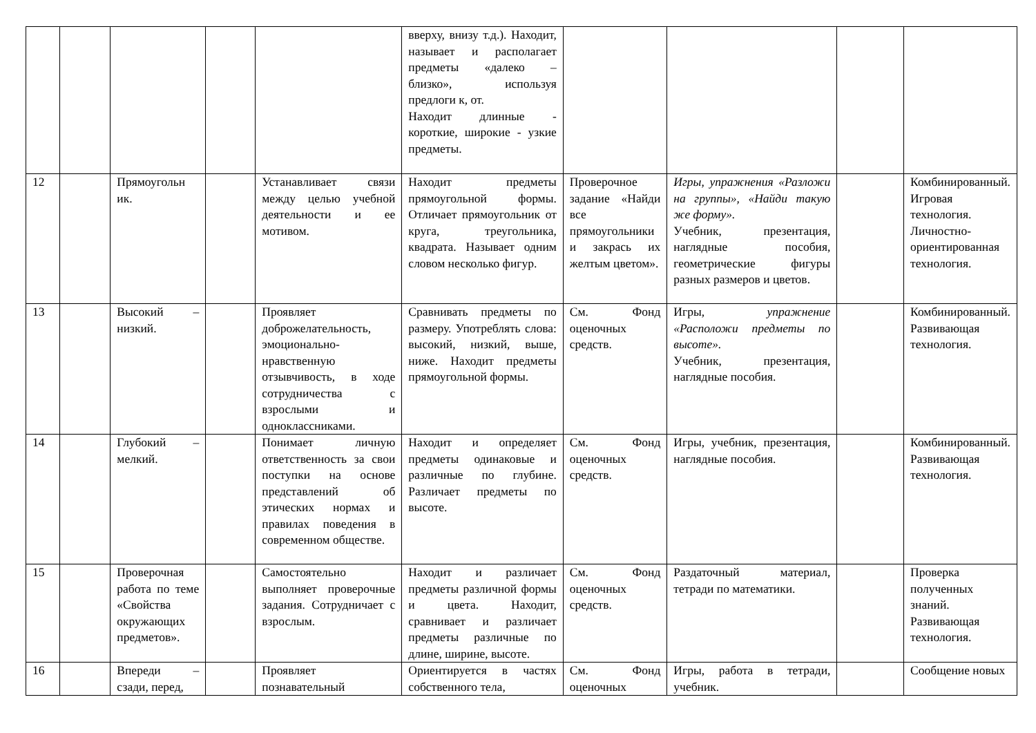| | | | | | вверху, внизу т.д.). Находит, называет и располагает предметы «далеко – близко», используя предлоги к, от. Находит длинные - короткие, широкие - узкие предметы. | | | | |
| 12 | | Прямоугольн ик. | | Устанавливает связи между целью учебной деятельности и ее мотивом. | Находит предметы прямоугольной формы. Отличает прямоугольник от круга, треугольника, квадрата. Называет одним словом несколько фигур. | Проверочное задание «Найди все прямоугольники и закрась их желтым цветом». | Игры , упражнения «Разложи на группы», «Найди такую же форму». Учебник, презентация, наглядные пособия, геометрические фигуры разных размеров и цветов. | | Комбинированный. Игровая технология. Личностно-ориентированная технология. |
| 13 | | Высокий – низкий. | | Проявляет доброжелательность, эмоционально-нравственную отзывчивость, в ходе сотрудничества с взрослыми и одноклассниками. | Сравнивать предметы по размеру. Употреблять слова: высокий, низкий, выше, ниже. Находит предметы прямоугольной формы. | См. Фонд оценочных средств. | Игры, упражнение «Расположи предметы по высоте». Учебник, презентация, наглядные пособия. | | Комбинированный. Развивающая технология. |
| 14 | | Глубокий – мелкий. | | Понимает личную ответственность за свои поступки на основе представлений об этических нормах и правилах поведения в современном обществе. | Находит и определяет предметы одинаковые и различные по глубине. Различает предметы по высоте. | См. Фонд оценочных средств. | Игры, учебник, презентация, наглядные пособия. | | Комбинированный. Развивающая технология. |
| 15 | | Проверочная работа по теме «Свойства окружающих предметов». | | Самостоятельно выполняет проверочные задания. Сотрудничает с взрослым. | Находит и различает предметы различной формы и цвета. Находит, сравнивает и различает предметы различные по длине, ширине, высоте. | См. Фонд оценочных средств. | Раздаточный материал, тетради по математики. | | Проверка полученных знаний. Развивающая технология. |
| 16 | | Впереди – сзади, перед, | | Проявляет познавательный | Ориентируется в частях собственного тела, | См. Фонд оценочных | Игры, работа в тетради, учебник. | | Сообщение новых |